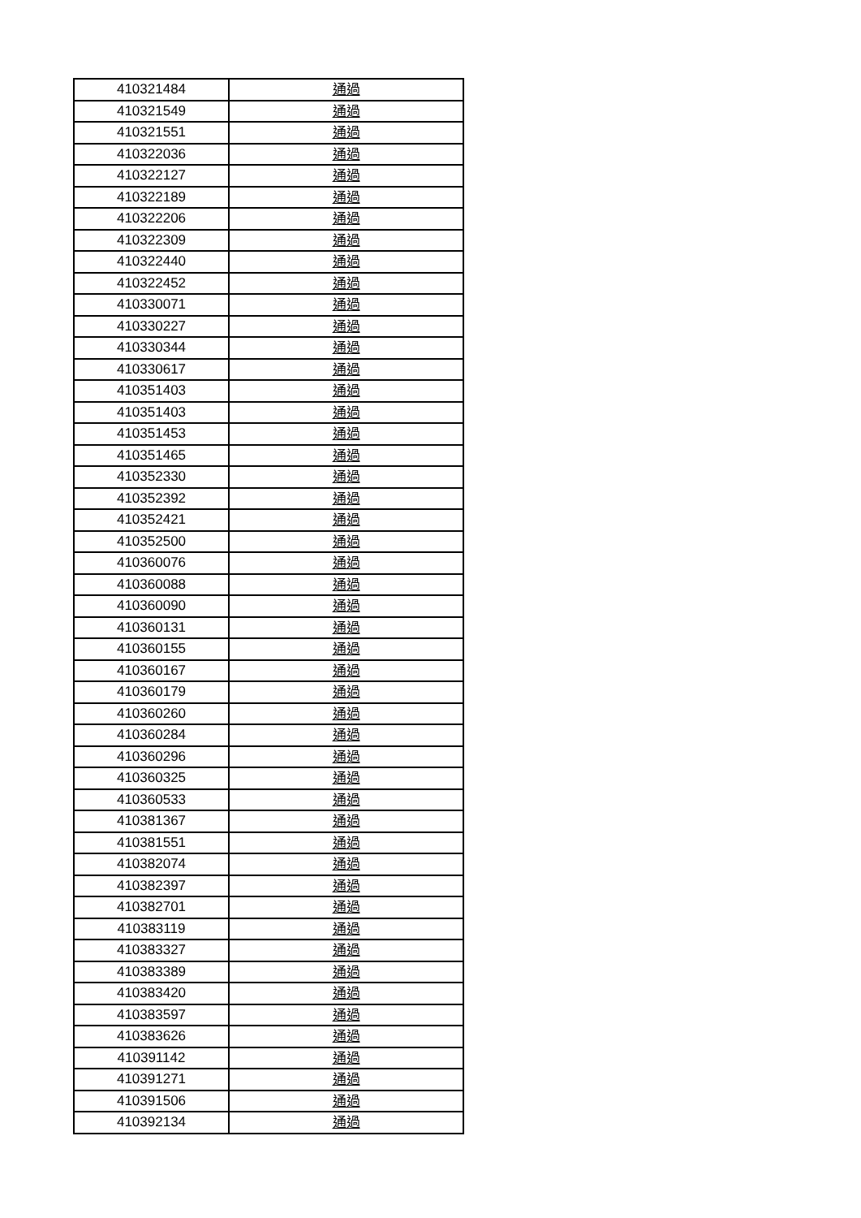| 410321484 | 通過 |
| 410321549 | 通過 |
| 410321551 | 通過 |
| 410322036 | 通過 |
| 410322127 | 通過 |
| 410322189 | 通過 |
| 410322206 | 通過 |
| 410322309 | 通過 |
| 410322440 | 通過 |
| 410322452 | 通過 |
| 410330071 | 通過 |
| 410330227 | 通過 |
| 410330344 | 通過 |
| 410330617 | 通過 |
| 410351403 | 通過 |
| 410351403 | 通過 |
| 410351453 | 通過 |
| 410351465 | 通過 |
| 410352330 | 通過 |
| 410352392 | 通過 |
| 410352421 | 通過 |
| 410352500 | 通過 |
| 410360076 | 通過 |
| 410360088 | 通過 |
| 410360090 | 通過 |
| 410360131 | 通過 |
| 410360155 | 通過 |
| 410360167 | 通過 |
| 410360179 | 通過 |
| 410360260 | 通過 |
| 410360284 | 通過 |
| 410360296 | 通過 |
| 410360325 | 通過 |
| 410360533 | 通過 |
| 410381367 | 通過 |
| 410381551 | 通過 |
| 410382074 | 通過 |
| 410382397 | 通過 |
| 410382701 | 通過 |
| 410383119 | 通過 |
| 410383327 | 通過 |
| 410383389 | 通過 |
| 410383420 | 通過 |
| 410383597 | 通過 |
| 410383626 | 通過 |
| 410391142 | 通過 |
| 410391271 | 通過 |
| 410391506 | 通過 |
| 410392134 | 通過 |